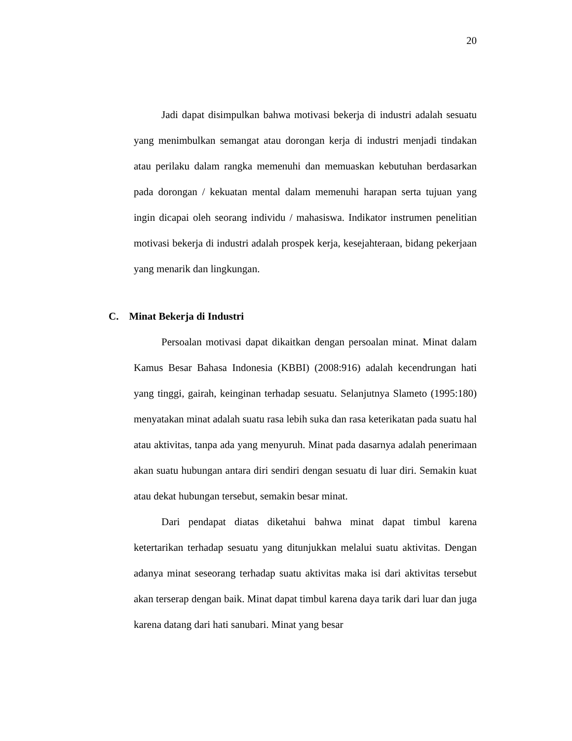20
Jadi dapat disimpulkan bahwa motivasi bekerja di industri adalah sesuatu yang menimbulkan semangat atau dorongan kerja di industri menjadi tindakan atau perilaku dalam rangka memenuhi dan memuaskan kebutuhan berdasarkan pada dorongan / kekuatan mental dalam memenuhi harapan serta tujuan yang ingin dicapai oleh seorang individu / mahasiswa. Indikator instrumen penelitian motivasi bekerja di industri adalah prospek kerja, kesejahteraan, bidang pekerjaan yang menarik dan lingkungan.
C. Minat Bekerja di Industri
Persoalan motivasi dapat dikaitkan dengan persoalan minat. Minat dalam Kamus Besar Bahasa Indonesia (KBBI) (2008:916) adalah kecendrungan hati yang tinggi, gairah, keinginan terhadap sesuatu. Selanjutnya Slameto (1995:180) menyatakan minat adalah suatu rasa lebih suka dan rasa keterikatan pada suatu hal atau aktivitas, tanpa ada yang menyuruh. Minat pada dasarnya adalah penerimaan akan suatu hubungan antara diri sendiri dengan sesuatu di luar diri. Semakin kuat atau dekat hubungan tersebut, semakin besar minat.
Dari pendapat diatas diketahui bahwa minat dapat timbul karena ketertarikan terhadap sesuatu yang ditunjukkan melalui suatu aktivitas. Dengan adanya minat seseorang terhadap suatu aktivitas maka isi dari aktivitas tersebut akan terserap dengan baik. Minat dapat timbul karena daya tarik dari luar dan juga karena datang dari hati sanubari. Minat yang besar